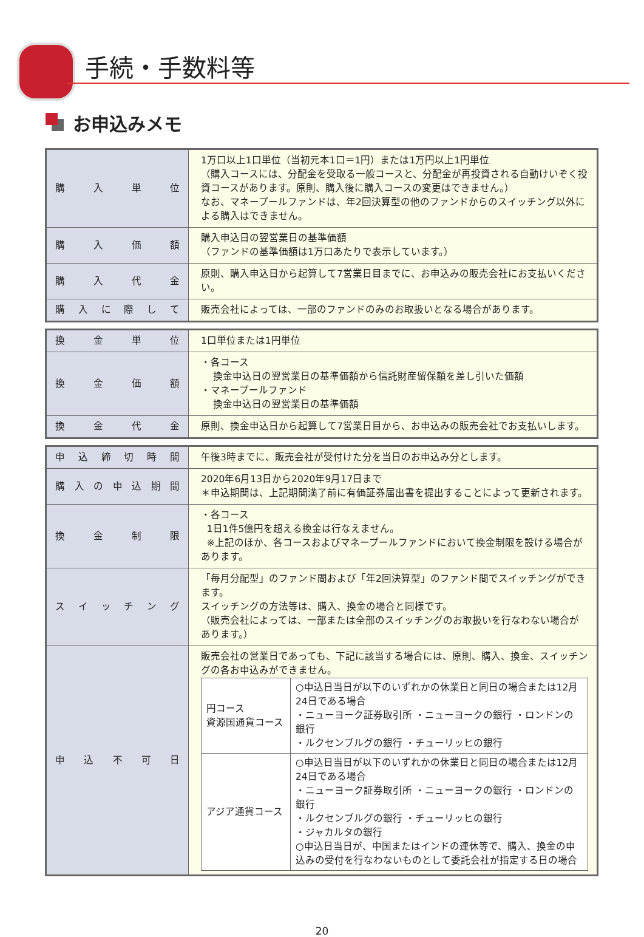手続・手数料等
お申込みメモ
| 購入単位 | 1万口以上1口単位（当初元本1口＝1円）または1万円以上1円単位 （購入コースには、分配金を受取る一般コースと、分配金が再投資される自動けいぞく投資コースがあります。原則、購入後に購入コースの変更はできません。） なお、マネープールファンドは、年2回決算型の他のファンドからのスイッチング以外による購入はできません。 |
| 購入価額 | 購入申込日の翌営業日の基準価額 （ファンドの基準価額は1万口あたりで表示しています。） |
| 購入代金 | 原則、購入申込日から起算して7営業日目までに、お申込みの販売会社にお支払いください。 |
| 購入に際して | 販売会社によっては、一部のファンドのみのお取扱いとなる場合があります。 |
| 換金単位 | 1口単位または1円単位 |
| 換金価額 | ・各コース 換金申込日の翌営業日の基準価額から信託財産留保額を差し引いた価額 ・マネープールファンド 換金申込日の翌営業日の基準価額 |
| 換金代金 | 原則、換金申込日から起算して7営業日目から、お申込みの販売会社でお支払いします。 |
| 申込締切時間 | 午後3時までに、販売会社が受付けた分を当日のお申込み分とします。 |
| 購入の申込期間 | 2020年6月13日から2020年9月17日まで ＊申込期間は、上記期間満了前に有価証券届出書を提出することによって更新されます。 |
| 換金制限 | ・各コース 1日1件5億円を超える換金は行なえません。 ※上記のほか、各コースおよびマネープールファンドにおいて換金制限を設ける場合があります。 |
| スイッチング | 「毎月分配型」のファンド間および「年2回決算型」のファンド間でスイッチングができます。 スイッチングの方法等は、購入、換金の場合と同様です。 （販売会社によっては、一部または全部のスイッチングのお取扱いを行なわない場合があります。） |
| 申込不可日 | 販売会社の営業日であっても、下記に該当する場合には、原則、購入、換金、スイッチングの各お申込みができません。 / 円コース 資源国通貨コース / ○申込日当日が以下のいずれかの休業日と同日の場合または12月24日である場合 ・ニューヨーク証券取引所 ・ニューヨークの銀行 ・ロンドンの銀行 ・ルクセンブルグの銀行 ・チューリッヒの銀行 / / アジア通貨コース / ○申込日当日が以下のいずれかの休業日と同日の場合または12月24日である場合 ・ニューヨーク証券取引所 ・ニューヨークの銀行 ・ロンドンの銀行 ・ルクセンブルグの銀行 ・チューリッヒの銀行 ・ジャカルタの銀行 ○申込日当日が、中国またはインドの連休等で、購入、換金の申込みの受付を行なわないものとして委託会社が指定する日の場合 / |
20